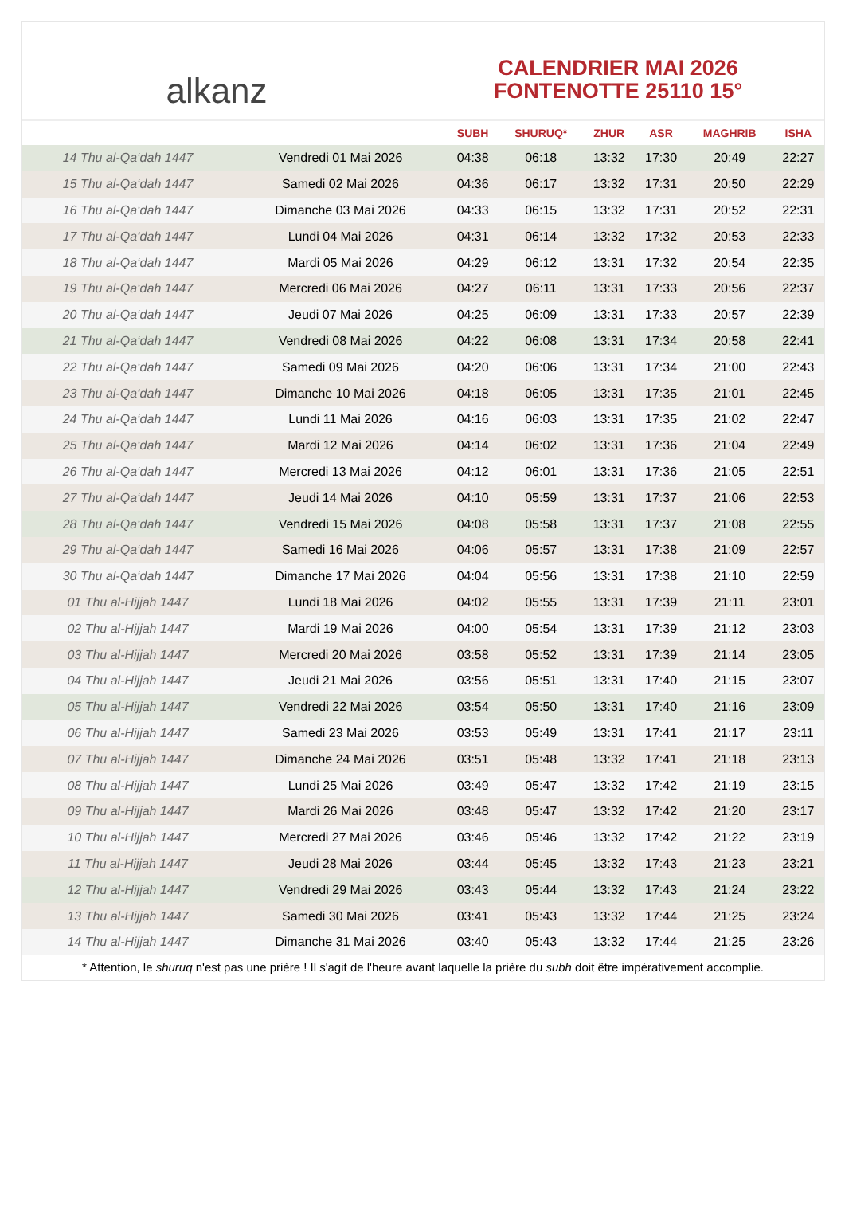alkanz
CALENDRIER MAI 2026
FONTENOTTE 25110 15°
| | | SUBH | SHURUQ* | ZHUR | ASR | MAGHRIB | ISHA |
| --- | --- | --- | --- | --- | --- | --- | --- |
| 14 Thu al-Qa‘dah 1447 | Vendredi 01 Mai 2026 | 04:38 | 06:18 | 13:32 | 17:30 | 20:49 | 22:27 |
| 15 Thu al-Qa‘dah 1447 | Samedi 02 Mai 2026 | 04:36 | 06:17 | 13:32 | 17:31 | 20:50 | 22:29 |
| 16 Thu al-Qa‘dah 1447 | Dimanche 03 Mai 2026 | 04:33 | 06:15 | 13:32 | 17:31 | 20:52 | 22:31 |
| 17 Thu al-Qa‘dah 1447 | Lundi 04 Mai 2026 | 04:31 | 06:14 | 13:32 | 17:32 | 20:53 | 22:33 |
| 18 Thu al-Qa‘dah 1447 | Mardi 05 Mai 2026 | 04:29 | 06:12 | 13:31 | 17:32 | 20:54 | 22:35 |
| 19 Thu al-Qa‘dah 1447 | Mercredi 06 Mai 2026 | 04:27 | 06:11 | 13:31 | 17:33 | 20:56 | 22:37 |
| 20 Thu al-Qa‘dah 1447 | Jeudi 07 Mai 2026 | 04:25 | 06:09 | 13:31 | 17:33 | 20:57 | 22:39 |
| 21 Thu al-Qa‘dah 1447 | Vendredi 08 Mai 2026 | 04:22 | 06:08 | 13:31 | 17:34 | 20:58 | 22:41 |
| 22 Thu al-Qa‘dah 1447 | Samedi 09 Mai 2026 | 04:20 | 06:06 | 13:31 | 17:34 | 21:00 | 22:43 |
| 23 Thu al-Qa‘dah 1447 | Dimanche 10 Mai 2026 | 04:18 | 06:05 | 13:31 | 17:35 | 21:01 | 22:45 |
| 24 Thu al-Qa‘dah 1447 | Lundi 11 Mai 2026 | 04:16 | 06:03 | 13:31 | 17:35 | 21:02 | 22:47 |
| 25 Thu al-Qa‘dah 1447 | Mardi 12 Mai 2026 | 04:14 | 06:02 | 13:31 | 17:36 | 21:04 | 22:49 |
| 26 Thu al-Qa‘dah 1447 | Mercredi 13 Mai 2026 | 04:12 | 06:01 | 13:31 | 17:36 | 21:05 | 22:51 |
| 27 Thu al-Qa‘dah 1447 | Jeudi 14 Mai 2026 | 04:10 | 05:59 | 13:31 | 17:37 | 21:06 | 22:53 |
| 28 Thu al-Qa‘dah 1447 | Vendredi 15 Mai 2026 | 04:08 | 05:58 | 13:31 | 17:37 | 21:08 | 22:55 |
| 29 Thu al-Qa‘dah 1447 | Samedi 16 Mai 2026 | 04:06 | 05:57 | 13:31 | 17:38 | 21:09 | 22:57 |
| 30 Thu al-Qa‘dah 1447 | Dimanche 17 Mai 2026 | 04:04 | 05:56 | 13:31 | 17:38 | 21:10 | 22:59 |
| 01 Thu al-Hijjah 1447 | Lundi 18 Mai 2026 | 04:02 | 05:55 | 13:31 | 17:39 | 21:11 | 23:01 |
| 02 Thu al-Hijjah 1447 | Mardi 19 Mai 2026 | 04:00 | 05:54 | 13:31 | 17:39 | 21:12 | 23:03 |
| 03 Thu al-Hijjah 1447 | Mercredi 20 Mai 2026 | 03:58 | 05:52 | 13:31 | 17:39 | 21:14 | 23:05 |
| 04 Thu al-Hijjah 1447 | Jeudi 21 Mai 2026 | 03:56 | 05:51 | 13:31 | 17:40 | 21:15 | 23:07 |
| 05 Thu al-Hijjah 1447 | Vendredi 22 Mai 2026 | 03:54 | 05:50 | 13:31 | 17:40 | 21:16 | 23:09 |
| 06 Thu al-Hijjah 1447 | Samedi 23 Mai 2026 | 03:53 | 05:49 | 13:31 | 17:41 | 21:17 | 23:11 |
| 07 Thu al-Hijjah 1447 | Dimanche 24 Mai 2026 | 03:51 | 05:48 | 13:32 | 17:41 | 21:18 | 23:13 |
| 08 Thu al-Hijjah 1447 | Lundi 25 Mai 2026 | 03:49 | 05:47 | 13:32 | 17:42 | 21:19 | 23:15 |
| 09 Thu al-Hijjah 1447 | Mardi 26 Mai 2026 | 03:48 | 05:47 | 13:32 | 17:42 | 21:20 | 23:17 |
| 10 Thu al-Hijjah 1447 | Mercredi 27 Mai 2026 | 03:46 | 05:46 | 13:32 | 17:42 | 21:22 | 23:19 |
| 11 Thu al-Hijjah 1447 | Jeudi 28 Mai 2026 | 03:44 | 05:45 | 13:32 | 17:43 | 21:23 | 23:21 |
| 12 Thu al-Hijjah 1447 | Vendredi 29 Mai 2026 | 03:43 | 05:44 | 13:32 | 17:43 | 21:24 | 23:22 |
| 13 Thu al-Hijjah 1447 | Samedi 30 Mai 2026 | 03:41 | 05:43 | 13:32 | 17:44 | 21:25 | 23:24 |
| 14 Thu al-Hijjah 1447 | Dimanche 31 Mai 2026 | 03:40 | 05:43 | 13:32 | 17:44 | 21:25 | 23:26 |
* Attention, le shuruq n'est pas une prière ! Il s'agit de l'heure avant laquelle la prière du subh doit être impérativement accomplie.